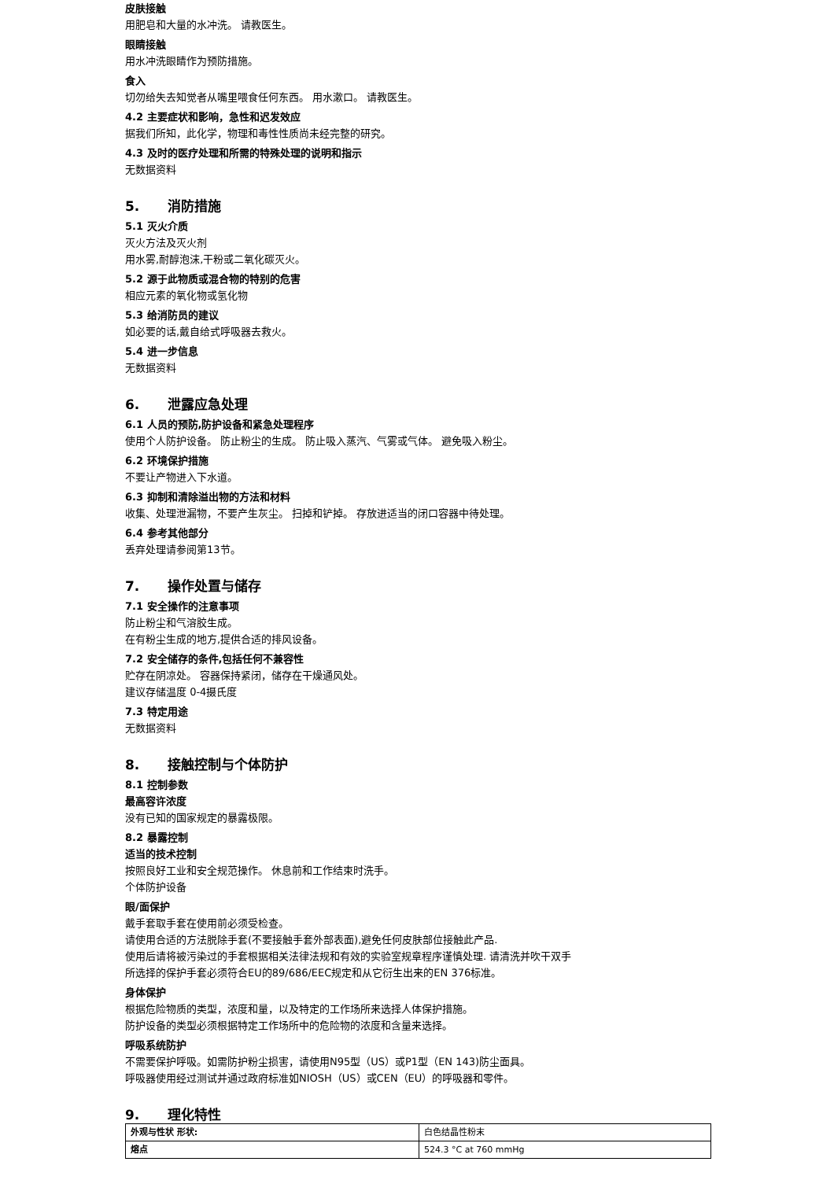皮肤接触
用肥皂和大量的水冲洗。 请教医生。
眼睛接触
用水冲洗眼睛作为预防措施。
食入
切勿给失去知觉者从嘴里喂食任何东西。 用水漱口。 请教医生。
4.2 主要症状和影响，急性和迟发效应
据我们所知，此化学，物理和毒性性质尚未经完整的研究。
4.3 及时的医疗处理和所需的特殊处理的说明和指示
无数据资料
5. 消防措施
5.1 灭火介质
灭火方法及灭火剂
用水雾,耐醇泡沫,干粉或二氧化碳灭火。
5.2 源于此物质或混合物的特别的危害
相应元素的氧化物或氢化物
5.3 给消防员的建议
如必要的话,戴自给式呼吸器去救火。
5.4 进一步信息
无数据资料
6. 泄露应急处理
6.1 人员的预防,防护设备和紧急处理程序
使用个人防护设备。 防止粉尘的生成。 防止吸入蒸汽、气雾或气体。 避免吸入粉尘。
6.2 环境保护措施
不要让产物进入下水道。
6.3 抑制和清除溢出物的方法和材料
收集、处理泄漏物，不要产生灰尘。 扫掉和铲掉。 存放进适当的闭口容器中待处理。
6.4 参考其他部分
丢弃处理请参阅第13节。
7. 操作处置与储存
7.1 安全操作的注意事项
防止粉尘和气溶胶生成。
在有粉尘生成的地方,提供合适的排风设备。
7.2 安全储存的条件,包括任何不兼容性
贮存在阴凉处。 容器保持紧闭，储存在干燥通风处。
建议存储温度 0-4摄氏度
7.3 特定用途
无数据资料
8. 接触控制与个体防护
8.1 控制参数
最高容许浓度
没有已知的国家规定的暴露极限。
8.2 暴露控制
适当的技术控制
按照良好工业和安全规范操作。 休息前和工作结束时洗手。
个体防护设备
眼/面保护
戴手套取手套在使用前必须受检查。
请使用合适的方法脱除手套(不要接触手套外部表面),避免任何皮肤部位接触此产品.
使用后请将被污染过的手套根据相关法律法规和有效的实验室规章程序谨慎处理. 请清洗并吹干双手
所选择的保护手套必须符合EU的89/686/EEC规定和从它衍生出来的EN 376标准。
身体保护
根据危险物质的类型，浓度和量，以及特定的工作场所来选择人体保护措施。
防护设备的类型必须根据特定工作场所中的危险物的浓度和含量来选择。
呼吸系统防护
不需要保护呼吸。如需防护粉尘损害，请使用N95型（US）或P1型（EN 143)防尘面具。
呼吸器使用经过测试并通过政府标准如NIOSH（US）或CEN（EU）的呼吸器和零件。
9. 理化特性
| 外观与性状 形状: | 白色结晶性粉末 |
| 熔点 | 524.3 °C at 760 mmHg |